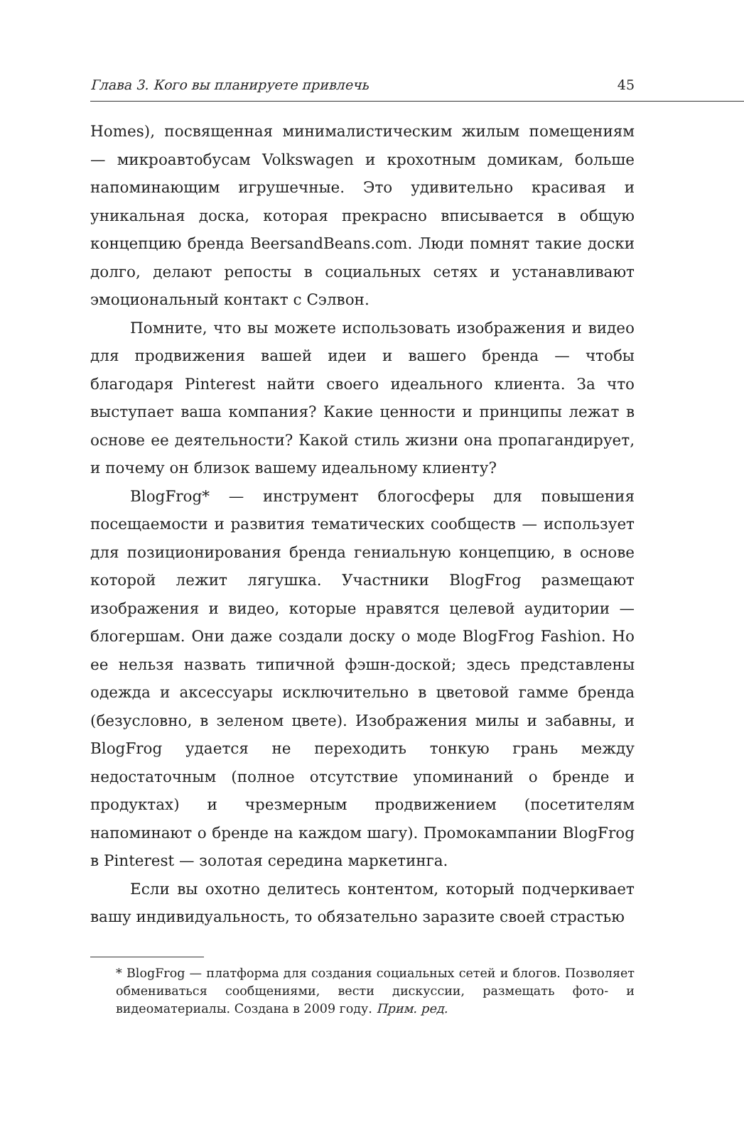Глава 3. Кого вы планируете привлечь 45
Homes), посвященная минималистическим жилым помещениям — микроавтобусам Volkswagen и крохотным домикам, больше напоминающим игрушечные. Это удивительно красивая и уникальная доска, которая прекрасно вписывается в общую концепцию бренда BeersandBeans.com. Люди помнят такие доски долго, делают репосты в социальных сетях и устанавливают эмоциональный контакт с Сэлвон.
Помните, что вы можете использовать изображения и видео для продвижения вашей идеи и вашего бренда — чтобы благодаря Pinterest найти своего идеального клиента. За что выступает ваша компания? Какие ценности и принципы лежат в основе ее деятельности? Какой стиль жизни она пропагандирует, и почему он близок вашему идеальному клиенту?
BlogFrog* — инструмент блогосферы для повышения посещаемости и развития тематических сообществ — использует для позиционирования бренда гениальную концепцию, в основе которой лежит лягушка. Участники BlogFrog размещают изображения и видео, которые нравятся целевой аудитории — блогершам. Они даже создали доску о моде BlogFrog Fashion. Но ее нельзя назвать типичной фэшн-доской; здесь представлены одежда и аксессуары исключительно в цветовой гамме бренда (безусловно, в зеленом цвете). Изображения милы и забавны, и BlogFrog удается не переходить тонкую грань между недостаточным (полное отсутствие упоминаний о бренде и продуктах) и чрезмерным продвижением (посетителям напоминают о бренде на каждом шагу). Промокампании BlogFrog в Pinterest — золотая середина маркетинга.
Если вы охотно делитесь контентом, который подчеркивает вашу индивидуальность, то обязательно заразите своей страстью
* BlogFrog — платформа для создания социальных сетей и блогов. Позволяет обмениваться сообщениями, вести дискуссии, размещать фото- и видеоматериалы. Создана в 2009 году. Прим. ред.